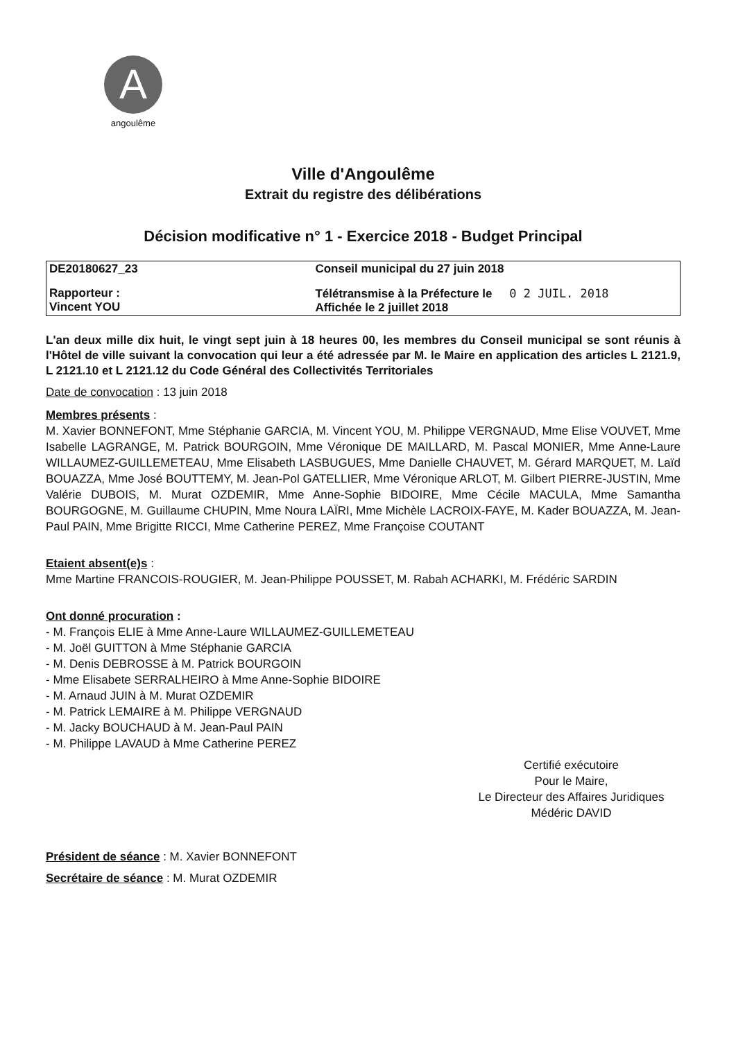A
angoulême
Ville d'Angoulême
Extrait du registre des délibérations
Décision modificative n° 1 - Exercice 2018 - Budget Principal
| DE20180627_23 | Conseil municipal du 27 juin 2018 |
| Rapporteur : Vincent YOU | Télétransmise à la Préfecture le 0 2 JUIL. 2018 Affichée le 2 juillet 2018 |
L'an deux mille dix huit, le vingt sept juin à 18 heures 00, les membres du Conseil municipal se sont réunis à l'Hôtel de ville suivant la convocation qui leur a été adressée par M. le Maire en application des articles L 2121.9, L 2121.10 et L 2121.12 du Code Général des Collectivités Territoriales
Date de convocation : 13 juin 2018
Membres présents :
M. Xavier BONNEFONT, Mme Stéphanie GARCIA, M. Vincent YOU, M. Philippe VERGNAUD, Mme Elise VOUVET, Mme Isabelle LAGRANGE, M. Patrick BOURGOIN, Mme Véronique DE MAILLARD, M. Pascal MONIER, Mme Anne-Laure WILLAUMEZ-GUILLEMETEAU, Mme Elisabeth LASBUGUES, Mme Danielle CHAUVET, M. Gérard MARQUET, M. Laïd BOUAZZA, Mme José BOUTTEMY, M. Jean-Pol GATELLIER, Mme Véronique ARLOT, M. Gilbert PIERRE-JUSTIN, Mme Valérie DUBOIS, M. Murat OZDEMIR, Mme Anne-Sophie BIDOIRE, Mme Cécile MACULA, Mme Samantha BOURGOGNE, M. Guillaume CHUPIN, Mme Noura LAÏRI, Mme Michèle LACROIX-FAYE, M. Kader BOUAZZA, M. Jean-Paul PAIN, Mme Brigitte RICCI, Mme Catherine PEREZ, Mme Françoise COUTANT
Etaient absent(e)s :
Mme Martine FRANCOIS-ROUGIER, M. Jean-Philippe POUSSET, M. Rabah ACHARKI, M. Frédéric SARDIN
Ont donné procuration :
- M. François ELIE à Mme Anne-Laure WILLAUMEZ-GUILLEMETEAU
- M. Joël GUITTON à Mme Stéphanie GARCIA
- M. Denis DEBROSSE à M. Patrick BOURGOIN
- Mme Elisabete SERRALHEIRO à Mme Anne-Sophie BIDOIRE
- M. Arnaud JUIN à M. Murat OZDEMIR
- M. Patrick LEMAIRE à M. Philippe VERGNAUD
- M. Jacky BOUCHAUD à M. Jean-Paul PAIN
- M. Philippe LAVAUD à Mme Catherine PEREZ
Certifié exécutoire
Pour le Maire,
Le Directeur des Affaires Juridiques
Médéric DAVID
Président de séance : M. Xavier BONNEFONT
Secrétaire de séance : M. Murat OZDEMIR